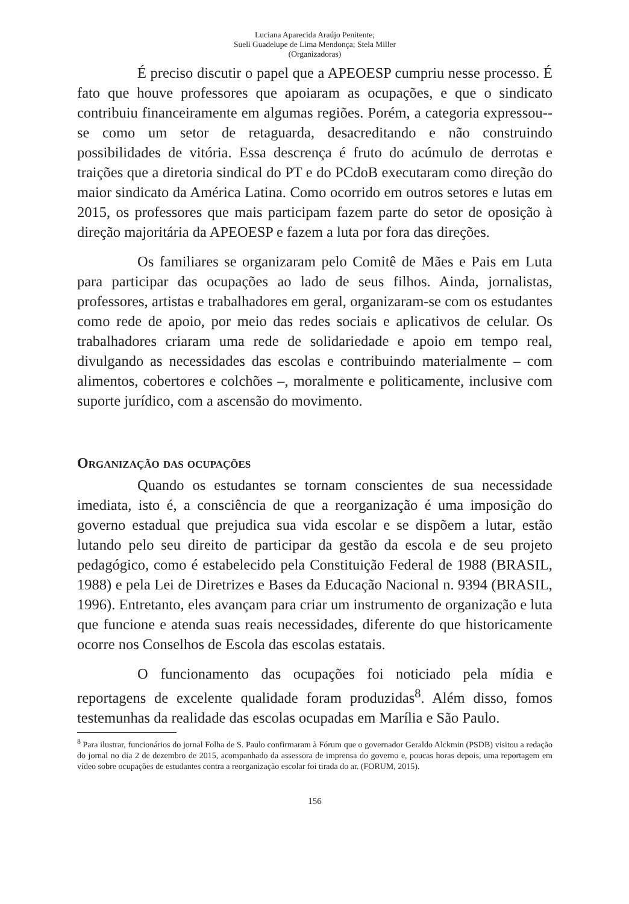Luciana Aparecida Araújo Penitente;
Sueli Guadelupe de Lima Mendonça; Stela Miller
(Organizadoras)
É preciso discutir o papel que a APEOESP cumpriu nesse processo. É fato que houve professores que apoiaram as ocupações, e que o sindicato contribuiu financeiramente em algumas regiões. Porém, a categoria expressou--se como um setor de retaguarda, desacreditando e não construindo possibilidades de vitória. Essa descrença é fruto do acúmulo de derrotas e traições que a diretoria sindical do PT e do PCdoB executaram como direção do maior sindicato da América Latina. Como ocorrido em outros setores e lutas em 2015, os professores que mais participam fazem parte do setor de oposição à direção majoritária da APEOESP e fazem a luta por fora das direções.
Os familiares se organizaram pelo Comitê de Mães e Pais em Luta para participar das ocupações ao lado de seus filhos. Ainda, jornalistas, professores, artistas e trabalhadores em geral, organizaram-se com os estudantes como rede de apoio, por meio das redes sociais e aplicativos de celular. Os trabalhadores criaram uma rede de solidariedade e apoio em tempo real, divulgando as necessidades das escolas e contribuindo materialmente – com alimentos, cobertores e colchões –, moralmente e politicamente, inclusive com suporte jurídico, com a ascensão do movimento.
Organização das ocupações
Quando os estudantes se tornam conscientes de sua necessidade imediata, isto é, a consciência de que a reorganização é uma imposição do governo estadual que prejudica sua vida escolar e se dispõem a lutar, estão lutando pelo seu direito de participar da gestão da escola e de seu projeto pedagógico, como é estabelecido pela Constituição Federal de 1988 (BRASIL, 1988) e pela Lei de Diretrizes e Bases da Educação Nacional n. 9394 (BRASIL, 1996). Entretanto, eles avançam para criar um instrumento de organização e luta que funcione e atenda suas reais necessidades, diferente do que historicamente ocorre nos Conselhos de Escola das escolas estatais.
O funcionamento das ocupações foi noticiado pela mídia e reportagens de excelente qualidade foram produzidas<sup>8</sup>. Além disso, fomos testemunhas da realidade das escolas ocupadas em Marília e São Paulo.
<sup>8</sup> Para ilustrar, funcionários do jornal Folha de S. Paulo confirmaram à Fórum que o governador Geraldo Alckmin (PSDB) visitou a redação do jornal no dia 2 de dezembro de 2015, acompanhado da assessora de imprensa do governo e, poucas horas depois, uma reportagem em vídeo sobre ocupações de estudantes contra a reorganização escolar foi tirada do ar. (FORUM, 2015).
156